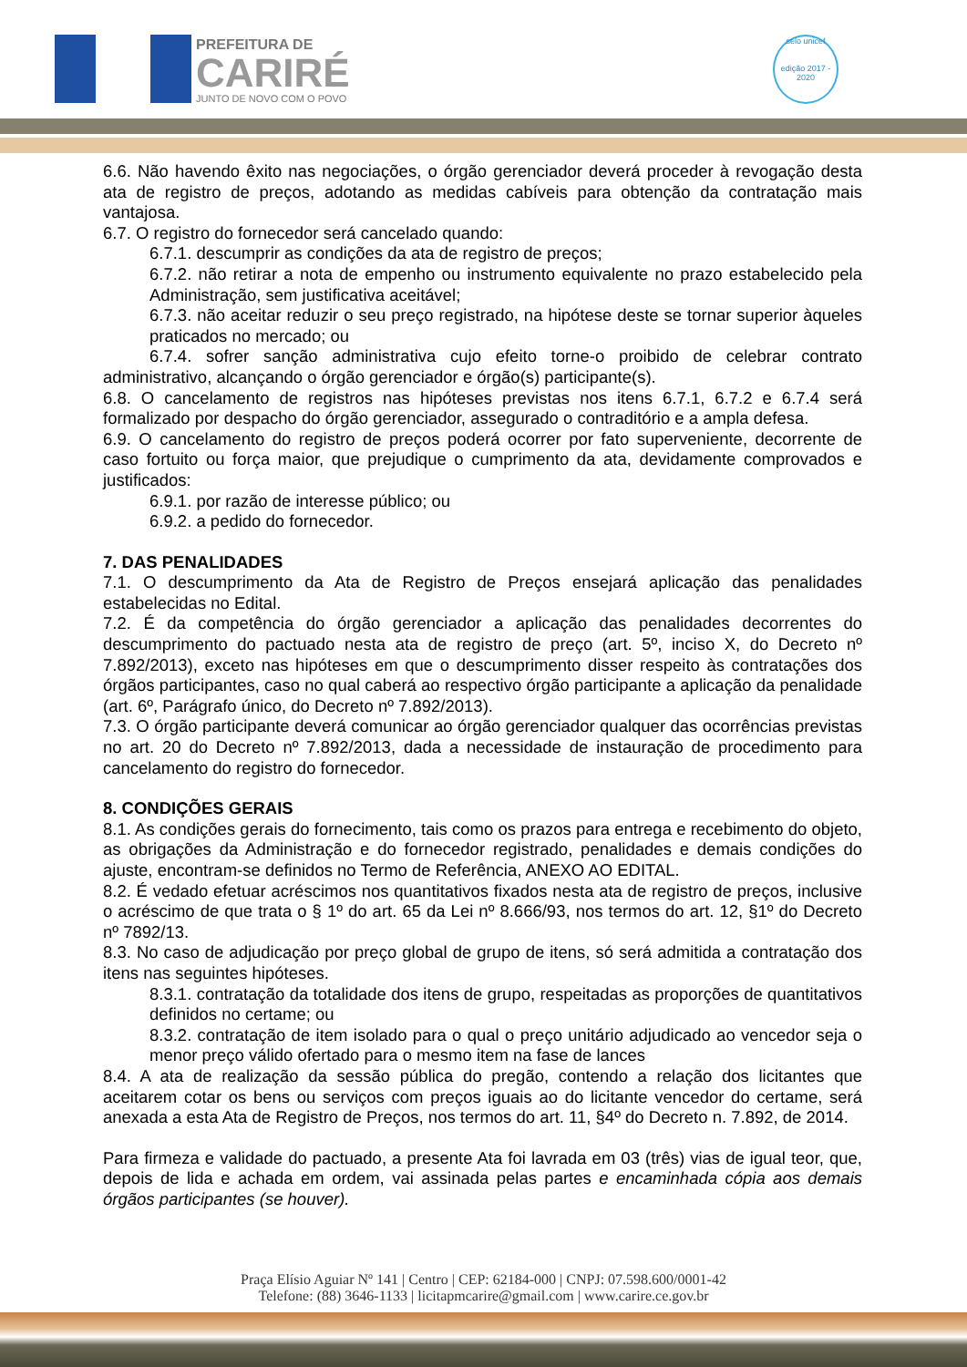PREFEITURA DE
CARIRÉ
JUNTO DE NOVO COM O POVO
selo unicef
edição 2017 - 2020
6.6. Não havendo êxito nas negociações, o órgão gerenciador deverá proceder à revogação desta ata de registro de preços, adotando as medidas cabíveis para obtenção da contratação mais vantajosa.
6.7. O registro do fornecedor será cancelado quando:
6.7.1. descumprir as condições da ata de registro de preços;
6.7.2. não retirar a nota de empenho ou instrumento equivalente no prazo estabelecido pela Administração, sem justificativa aceitável;
6.7.3. não aceitar reduzir o seu preço registrado, na hipótese deste se tornar superior àqueles praticados no mercado; ou
6.7.4. sofrer sanção administrativa cujo efeito torne-o proibido de celebrar contrato administrativo, alcançando o órgão gerenciador e órgão(s) participante(s).
6.8. O cancelamento de registros nas hipóteses previstas nos itens 6.7.1, 6.7.2 e 6.7.4 será formalizado por despacho do órgão gerenciador, assegurado o contraditório e a ampla defesa.
6.9. O cancelamento do registro de preços poderá ocorrer por fato superveniente, decorrente de caso fortuito ou força maior, que prejudique o cumprimento da ata, devidamente comprovados e justificados:
6.9.1. por razão de interesse público; ou
6.9.2. a pedido do fornecedor.
7. DAS PENALIDADES
7.1. O descumprimento da Ata de Registro de Preços ensejará aplicação das penalidades estabelecidas no Edital.
7.2. É da competência do órgão gerenciador a aplicação das penalidades decorrentes do descumprimento do pactuado nesta ata de registro de preço (art. 5º, inciso X, do Decreto nº 7.892/2013), exceto nas hipóteses em que o descumprimento disser respeito às contratações dos órgãos participantes, caso no qual caberá ao respectivo órgão participante a aplicação da penalidade (art. 6º, Parágrafo único, do Decreto nº 7.892/2013).
7.3. O órgão participante deverá comunicar ao órgão gerenciador qualquer das ocorrências previstas no art. 20 do Decreto nº 7.892/2013, dada a necessidade de instauração de procedimento para cancelamento do registro do fornecedor.
8. CONDIÇÕES GERAIS
8.1. As condições gerais do fornecimento, tais como os prazos para entrega e recebimento do objeto, as obrigações da Administração e do fornecedor registrado, penalidades e demais condições do ajuste, encontram-se definidos no Termo de Referência, ANEXO AO EDITAL.
8.2. É vedado efetuar acréscimos nos quantitativos fixados nesta ata de registro de preços, inclusive o acréscimo de que trata o § 1º do art. 65 da Lei nº 8.666/93, nos termos do art. 12, §1º do Decreto nº 7892/13.
8.3. No caso de adjudicação por preço global de grupo de itens, só será admitida a contratação dos itens nas seguintes hipóteses.
8.3.1. contratação da totalidade dos itens de grupo, respeitadas as proporções de quantitativos definidos no certame; ou
8.3.2. contratação de item isolado para o qual o preço unitário adjudicado ao vencedor seja o menor preço válido ofertado para o mesmo item na fase de lances
8.4. A ata de realização da sessão pública do pregão, contendo a relação dos licitantes que aceitarem cotar os bens ou serviços com preços iguais ao do licitante vencedor do certame, será anexada a esta Ata de Registro de Preços, nos termos do art. 11, §4º do Decreto n. 7.892, de 2014.
Para firmeza e validade do pactuado, a presente Ata foi lavrada em 03 (três) vias de igual teor, que, depois de lida e achada em ordem, vai assinada pelas partes e encaminhada cópia aos demais órgãos participantes (se houver).
Praça Elísio Aguiar Nº 141 | Centro | CEP: 62184-000 | CNPJ: 07.598.600/0001-42
Telefone: (88) 3646-1133 | licitapmcarire@gmail.com | www.carire.ce.gov.br